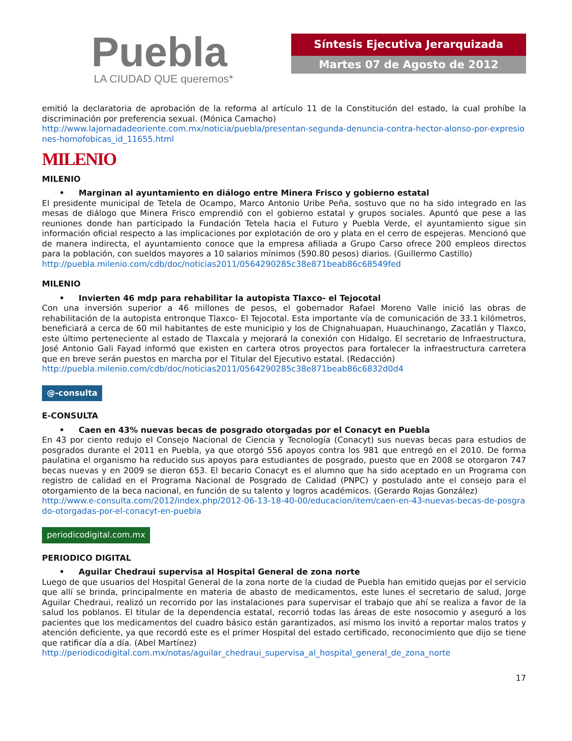Puebla
LA CIUDAD QUE queremos*
Síntesis Ejecutiva Jerarquizada
Martes 07 de Agosto de 2012
emitió la declaratoria de aprobación de la reforma al artículo 11 de la Constitución del estado, la cual prohíbe la discriminación por preferencia sexual. (Mónica Camacho)
http://www.lajornadadeoriente.com.mx/noticia/puebla/presentan-segunda-denuncia-contra-hector-alonso-por-expresiones-homofobicas_id_11655.html
MILENIO
MILENIO
• Marginan al ayuntamiento en diálogo entre Minera Frisco y gobierno estatal
El presidente municipal de Tetela de Ocampo, Marco Antonio Uribe Peña, sostuvo que no ha sido integrado en las mesas de diálogo que Minera Frisco emprendió con el gobierno estatal y grupos sociales. Apuntó que pese a las reuniones donde han participado la Fundación Tetela hacia el Futuro y Puebla Verde, el ayuntamiento sigue sin información oficial respecto a las implicaciones por explotación de oro y plata en el cerro de espejeras. Mencionó que de manera indirecta, el ayuntamiento conoce que la empresa afiliada a Grupo Carso ofrece 200 empleos directos para la población, con sueldos mayores a 10 salarios mínimos (590.80 pesos) diarios. (Guillermo Castillo)
http://puebla.milenio.com/cdb/doc/noticias2011/0564290285c38e871beab86c68549fed
MILENIO
• Invierten 46 mdp para rehabilitar la autopista Tlaxco- el Tejocotal
Con una inversión superior a 46 millones de pesos, el gobernador Rafael Moreno Valle inició las obras de rehabilitación de la autopista entronque Tlaxco- El Tejocotal. Esta importante vía de comunicación de 33.1 kilómetros, beneficiará a cerca de 60 mil habitantes de este municipio y los de Chignahuapan, Huauchinango, Zacatlán y Tlaxco, este último perteneciente al estado de Tlaxcala y mejorará la conexión con Hidalgo. El secretario de Infraestructura, José Antonio Gali Fayad informó que existen en cartera otros proyectos para fortalecer la infraestructura carretera que en breve serán puestos en marcha por el Titular del Ejecutivo estatal. (Redacción)
http://puebla.milenio.com/cdb/doc/noticias2011/0564290285c38e871beab86c6832d0d4
@-consulta
E-CONSULTA
• Caen en 43% nuevas becas de posgrado otorgadas por el Conacyt en Puebla
En 43 por ciento redujo el Consejo Nacional de Ciencia y Tecnología (Conacyt) sus nuevas becas para estudios de posgrados durante el 2011 en Puebla, ya que otorgó 556 apoyos contra los 981 que entregó en el 2010. De forma paulatina el organismo ha reducido sus apoyos para estudiantes de posgrado, puesto que en 2008 se otorgaron 747 becas nuevas y en 2009 se dieron 653. El becario Conacyt es el alumno que ha sido aceptado en un Programa con registro de calidad en el Programa Nacional de Posgrado de Calidad (PNPC) y postulado ante el consejo para el otorgamiento de la beca nacional, en función de su talento y logros académicos. (Gerardo Rojas González)
http://www.e-consulta.com/2012/index.php/2012-06-13-18-40-00/educacion/item/caen-en-43-nuevas-becas-de-posgrado-otorgadas-por-el-conacyt-en-puebla
periodicodigital.com.mx
PERIODICO DIGITAL
• Aguilar Chedraui supervisa al Hospital General de zona norte
Luego de que usuarios del Hospital General de la zona norte de la ciudad de Puebla han emitido quejas por el servicio que allí se brinda, principalmente en materia de abasto de medicamentos, este lunes el secretario de salud, Jorge Aguilar Chedraui, realizó un recorrido por las instalaciones para supervisar el trabajo que ahí se realiza a favor de la salud los poblanos. El titular de la dependencia estatal, recorrió todas las áreas de este nosocomio y aseguró a los pacientes que los medicamentos del cuadro básico están garantizados, así mismo los invitó a reportar malos tratos y atención deficiente, ya que recordó este es el primer Hospital del estado certificado, reconocimiento que dijo se tiene que ratificar día a día. (Abel Martínez)
http://periodicodigital.com.mx/notas/aguilar_chedraui_supervisa_al_hospital_general_de_zona_norte
17